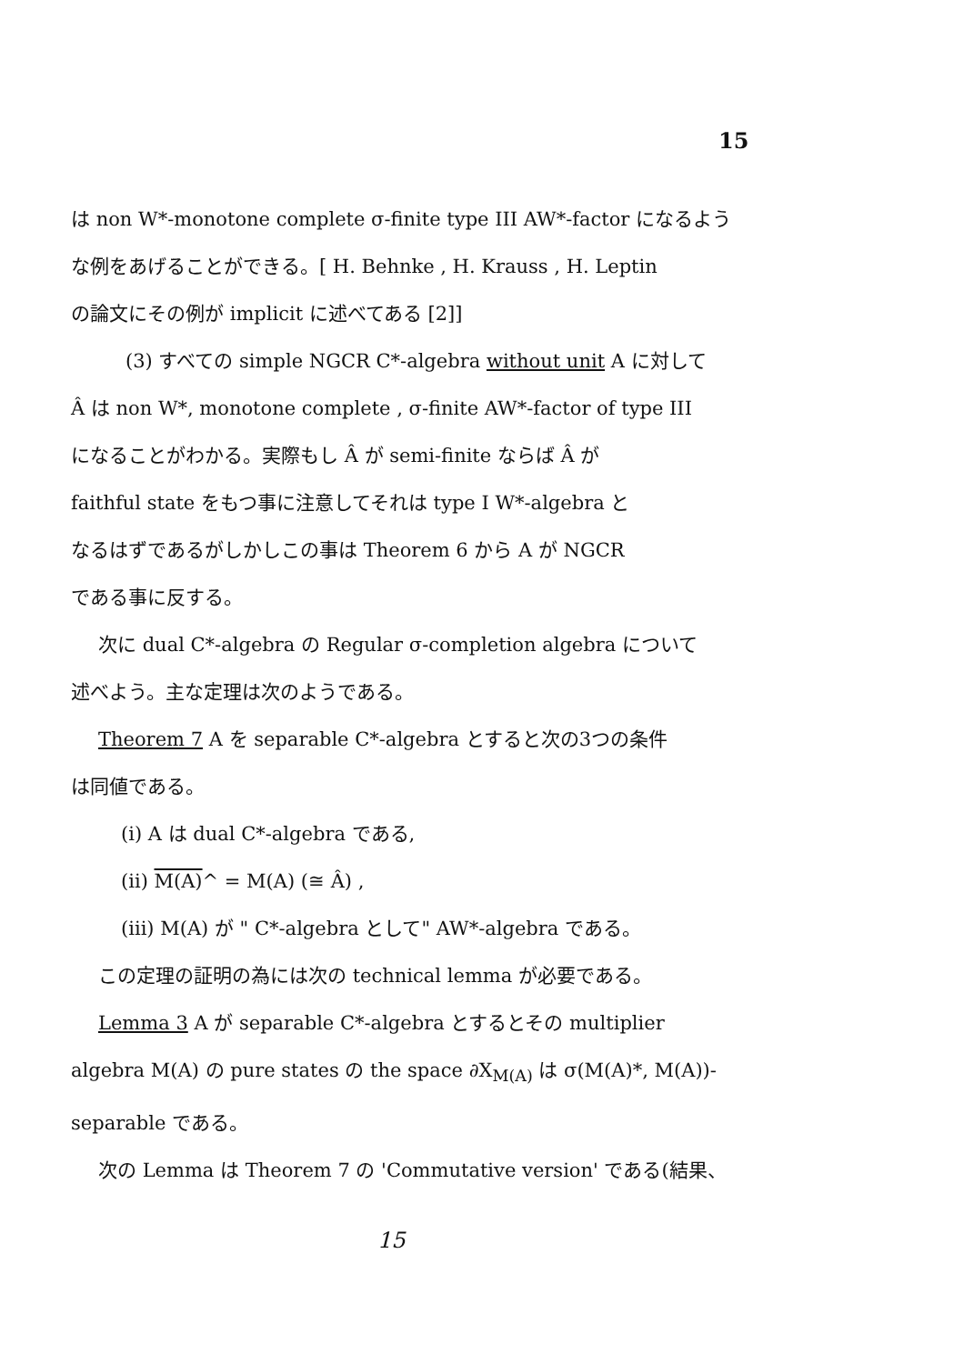15
は non W*-monotone complete σ-finite type III AW*-factor になるよう
な例をあげることができる。[ H. Behnke , H. Krauss , H. Leptin
の論文にその例が implicit に述べてある [2]]
(3) すべての simple NGCR C*-algebra without unit A に対して
Â は non W*, monotone complete , σ-finite AW*-factor of type III
になることがわかる。実際もし Â が semi-finite ならば Â が
faithful state をもつ事に注意してそれは type I W*-algebra と
なるはずであるがしかしこの事は Theorem 6 から A が NGCR
である事に反する。
次に dual C*-algebra の Regular σ-completion algebra について
述べよう。主な定理は次のようである。
Theorem 7 A を separable C*-algebra とすると次の3つの条件
は同値である。
(i) A は dual C*-algebra である,
(ii) M(A)^ = M(A) (≅ Â) ,
(iii) M(A) が " C*-algebra として" AW*-algebra である。
この定理の証明の為には次の technical lemma が必要である。
Lemma 3 A が separable C*-algebra とするとその multiplier
algebra M(A) の pure states の the space ∂X<sub>M(A)</sub> は σ(M(A)*, M(A))-
separable である。
次の Lemma は Theorem 7 の 'Commutative version' である(結果、
15